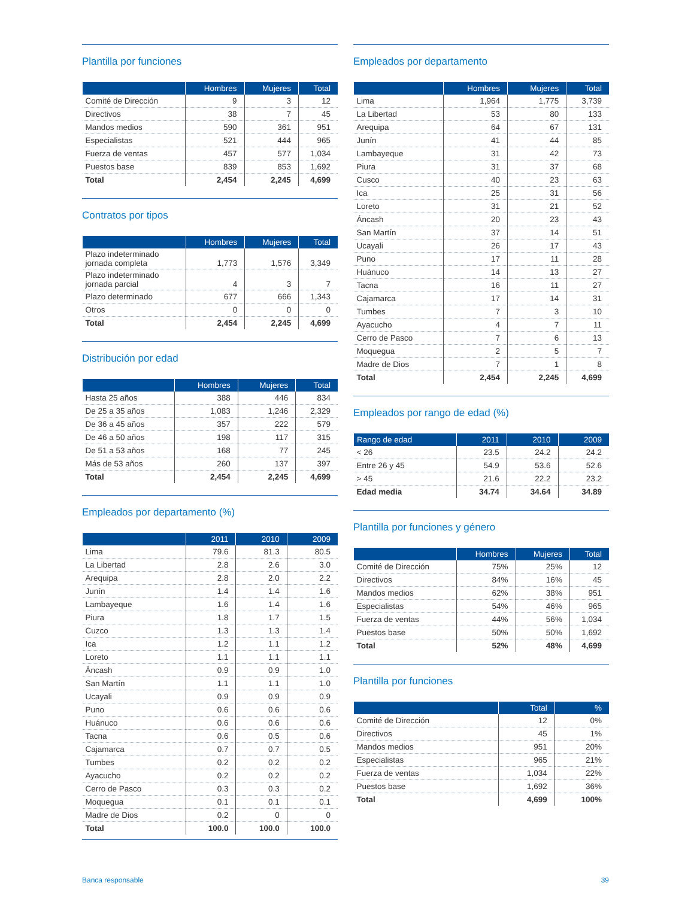Plantilla por funciones
| | Hombres | Mujeres | Total |
| --- | --- | --- | --- |
| Comité de Dirección | 9 | 3 | 12 |
| Directivos | 38 | 7 | 45 |
| Mandos medios | 590 | 361 | 951 |
| Especialistas | 521 | 444 | 965 |
| Fuerza de ventas | 457 | 577 | 1,034 |
| Puestos base | 839 | 853 | 1,692 |
| Total | 2,454 | 2,245 | 4,699 |
Contratos por tipos
| | Hombres | Mujeres | Total |
| --- | --- | --- | --- |
| Plazo indeterminado jornada completa | 1,773 | 1,576 | 3,349 |
| Plazo indeterminado jornada parcial | 4 | 3 | 7 |
| Plazo determinado | 677 | 666 | 1,343 |
| Otros | 0 | 0 | 0 |
| Total | 2,454 | 2,245 | 4,699 |
Distribución por edad
| | Hombres | Mujeres | Total |
| --- | --- | --- | --- |
| Hasta 25 años | 388 | 446 | 834 |
| De 25 a 35 años | 1,083 | 1,246 | 2,329 |
| De 36 a 45 años | 357 | 222 | 579 |
| De 46 a 50 años | 198 | 117 | 315 |
| De 51 a 53 años | 168 | 77 | 245 |
| Más de 53 años | 260 | 137 | 397 |
| Total | 2,454 | 2,245 | 4,699 |
Empleados por departamento (%)
| | 2011 | 2010 | 2009 |
| --- | --- | --- | --- |
| Lima | 79.6 | 81.3 | 80.5 |
| La Libertad | 2.8 | 2.6 | 3.0 |
| Arequipa | 2.8 | 2.0 | 2.2 |
| Junín | 1.4 | 1.4 | 1.6 |
| Lambayeque | 1.6 | 1.4 | 1.6 |
| Piura | 1.8 | 1.7 | 1.5 |
| Cuzco | 1.3 | 1.3 | 1.4 |
| Ica | 1.2 | 1.1 | 1.2 |
| Loreto | 1.1 | 1.1 | 1.1 |
| Áncash | 0.9 | 0.9 | 1.0 |
| San Martín | 1.1 | 1.1 | 1.0 |
| Ucayali | 0.9 | 0.9 | 0.9 |
| Puno | 0.6 | 0.6 | 0.6 |
| Huánuco | 0.6 | 0.6 | 0.6 |
| Tacna | 0.6 | 0.5 | 0.6 |
| Cajamarca | 0.7 | 0.7 | 0.5 |
| Tumbes | 0.2 | 0.2 | 0.2 |
| Ayacucho | 0.2 | 0.2 | 0.2 |
| Cerro de Pasco | 0.3 | 0.3 | 0.2 |
| Moquegua | 0.1 | 0.1 | 0.1 |
| Madre de Dios | 0.2 | 0 | 0 |
| Total | 100.0 | 100.0 | 100.0 |
Empleados por departamento
| | Hombres | Mujeres | Total |
| --- | --- | --- | --- |
| Lima | 1,964 | 1,775 | 3,739 |
| La Libertad | 53 | 80 | 133 |
| Arequipa | 64 | 67 | 131 |
| Junín | 41 | 44 | 85 |
| Lambayeque | 31 | 42 | 73 |
| Piura | 31 | 37 | 68 |
| Cusco | 40 | 23 | 63 |
| Ica | 25 | 31 | 56 |
| Loreto | 31 | 21 | 52 |
| Áncash | 20 | 23 | 43 |
| San Martín | 37 | 14 | 51 |
| Ucayali | 26 | 17 | 43 |
| Puno | 17 | 11 | 28 |
| Huánuco | 14 | 13 | 27 |
| Tacna | 16 | 11 | 27 |
| Cajamarca | 17 | 14 | 31 |
| Tumbes | 7 | 3 | 10 |
| Ayacucho | 4 | 7 | 11 |
| Cerro de Pasco | 7 | 6 | 13 |
| Moquegua | 2 | 5 | 7 |
| Madre de Dios | 7 | 1 | 8 |
| Total | 2,454 | 2,245 | 4,699 |
Empleados por rango de edad (%)
| Rango de edad | 2011 | 2010 | 2009 |
| --- | --- | --- | --- |
| < 26 | 23.5 | 24.2 | 24.2 |
| Entre 26 y 45 | 54.9 | 53.6 | 52.6 |
| > 45 | 21.6 | 22.2 | 23.2 |
| Edad media | 34.74 | 34.64 | 34.89 |
Plantilla por funciones y género
| | Hombres | Mujeres | Total |
| --- | --- | --- | --- |
| Comité de Dirección | 75% | 25% | 12 |
| Directivos | 84% | 16% | 45 |
| Mandos medios | 62% | 38% | 951 |
| Especialistas | 54% | 46% | 965 |
| Fuerza de ventas | 44% | 56% | 1,034 |
| Puestos base | 50% | 50% | 1,692 |
| Total | 52% | 48% | 4,699 |
Plantilla por funciones
| | Total | % |
| --- | --- | --- |
| Comité de Dirección | 12 | 0% |
| Directivos | 45 | 1% |
| Mandos medios | 951 | 20% |
| Especialistas | 965 | 21% |
| Fuerza de ventas | 1,034 | 22% |
| Puestos base | 1,692 | 36% |
| Total | 4,699 | 100% |
Banca responsable 39